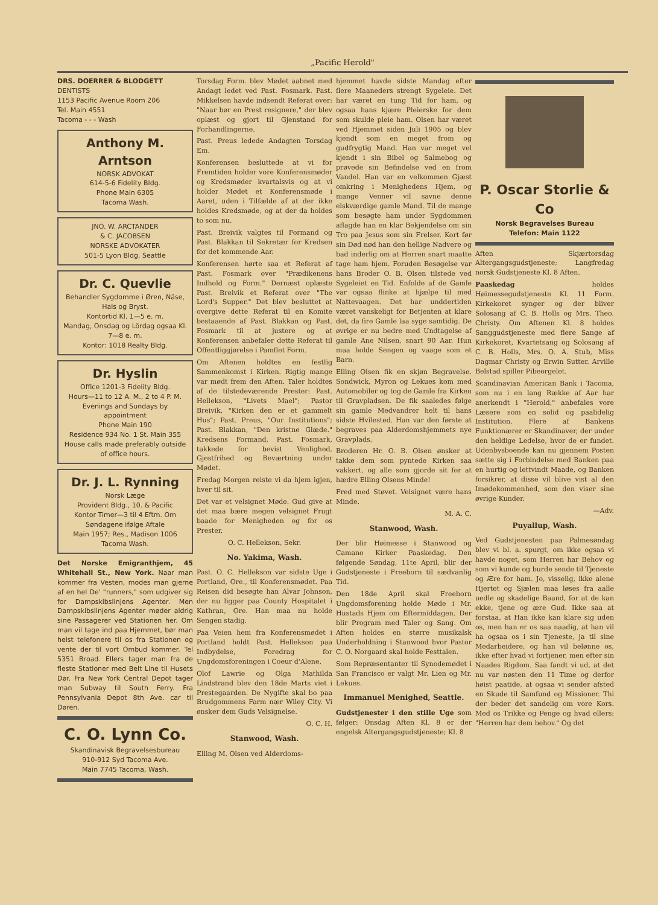„Pacific Herold"
DRS. DOERRER & BLODGETT
DENTISTS
1153 Pacific Avenue Room 206
Tel. Main 4551
Tacoma - - - Wash
Anthony M. Arntson
NORSK ADVOKAT
614-5-6 Fidelity Bldg.
Phone Main 6305
Tacoma Wash.
JNO. W. ARCTANDER
& C. JACOBSEN
NORSKE ADVOKATER
501-5 Lyon Bldg. Seattle
Dr. C. Quevlie
Behandler Sygdomme i Øren, Näse, Hals og Bryst.
Kontortid Kl. 1—5 e. m.
Mandag, Onsdag og Lördag ogsaa Kl. 7—8 e. m.
Kontor: 1018 Realty Bldg.
Dr. Hyslin
Office 1201-3 Fidelity Bldg.
Hours—11 to 12 A. M., 2 to 4 P. M.
Evenings and Sundays by appointment
Phone Main 190
Residence 934 No. 1 St. Main 355
House calls made preferably outside of office hours.
Dr. J. L. Rynning
Norsk Læge
Provident Bldg., 10. & Pacific
Kontor Timer—3 til 4 Eftm. Om Søndagene ifølge Aftale
Main 1957; Res., Madison 1006
Tacoma Wash.
Det Norske Emigranthjem, 45 Whitehall St., New York. Naar man kommer fra Vesten, modes man gjerne af en hel De' "runners," som udgiver sig for Dampskibslinjens Agenter. Men Dampskibslinjens Agenter møder aldrig sine Passagerer ved Stationen her. Om man vil tage ind paa Hjemmet, bør man helst telefonere til os fra Stationen og vente der til vort Ombud kommer. Tel 5351 Broad. Ellers tager man fra de fleste Stationer med Belt Line til Husets Dør. Fra New York Central Depot tager man Subway til South Ferry. Fra Pennsylvania Depot 8th Ave. car til Døren.
C. O. Lynn Co.
Skandinavisk Begravelsesbureau
910-912 Syd Tacoma Ave.
Main 7745 Tacoma, Wash.
Torsdag Form. blev Mødet aabnet med Andagt ledet ved Past. Fosmark. Past. Mikkelsen havde indsendt Referat over: "Naar bør en Prest resignere," der blev oplæst og gjort til Gjenstand for Forhandlingerne.
Past. Preus ledede Andagten Torsdag Em.
Konferensen besluttede at vi for Fremtiden holder vore Konferensmøder og Kredsmøder kvartalsvis og at vi holder Mødet et Konferensmøde i Aaret, uden i Tilfælde af at der ikke holdes Kredsmøde, og at der da holdes to som nu.
Past. Breivik valgtes til Formand og Past. Blakkan til Sekretær for Kredsen for det kommende Aar.
Konferensen hørte saa et Referat af Past. Fosmark over "Prædikenens Indhold og Form." Dernæst oplæste Past. Breivik et Referat over "The Lord's Supper." Det blev besluttet at overgive dette Referat til en Komite bestaaende af Past. Blakkan og Past. Fosmark til at justere og at Konferensen anbefaler dette Referat til Offentliggjørelse i Pamflet Form.
Om Aftenen holdtes en festlig Sammenkomst i Kirken. Rigtig mange var mødt frem den Aften. Taler holdtes af de tilstedeværende Prester: Past. Hellekson, "Livets Mael"; Pastor Breivik, "Kirken den er et gammelt Hus"; Past. Preus, "Our Institutions"; Past. Blakkan, "Den kristne Glæde." Kredsens Formand, Past. Fosmark, takkede for bevist Venlighed, Gjestfrihed og Beværtning under Mødet.
Fredag Morgen reiste vi da hjem igjen, hver til sit.
Det var et velsignet Møde. Gud give at det maa bære megen velsignet Frugt baade for Menigheden og for os Prester.
O. C. Hellekson, Sekr.
No. Yakima, Wash.
Past. O. C. Hellekson var sidste Uge i Portland, Ore., til Konferensmødet. Paa Reisen did besøgte han Alvar Johnson, der nu ligger paa County Hospitalet i Kathran, Ore. Han maa nu holde Sengen stadig.
Paa Veien hem fra Konferensmødet i Portland holdt Past. Hellekson paa Indbydelse, Foredrag for Ungdomsforeningen i Coeur d'Alene.
Olof Lawrie og Olga Mathilda Lindstrand blev den 18de Marts viet i Prestegaarden. De Nygifte skal bo paa Brudgommens Farm nær Wiley City. Vi ønsker dem Guds Velsignelse.
O. C. H.
Stanwood, Wash.
Elling M. Olsen ved Alderdoms-
hjemmet havde sidste Mandag efter flere Maaneders strengt Sygeleie. Det har været en tung Tid for ham, og ogsaa hans kjære Pleierske for dem som skulde pleie ham. Olsen har været ved Hjemmet siden Juli 1905 og blev kjendt som en meget from og gudfrygtig Mand. Han var meget vel kjendt i sin Bibel og Salmebog og prøvede sin Befindelse ved en from Vandel. Han var en velkommen Gjæst omkring i Menighedens Hjem, og mange Venner vil savne denne elskværdige gamle Mand. Til de mange som besøgte ham under Sygdommen aflagde han en klar Bekjendelse om sin Tro paa Jesus som sin Frelser. Kort før sin Død nød han den hellige Nadvere og bad inderlig om at Herren snart maatte tage ham hjem. Foruden Besøgelse var hans Broder O. B. Olsen tilstede ved Sygeleiet en Tid. Enfolde af de Gamle var ogsaa flinke at hjælpe til med Nattevaagen. Det har unddertiden været vanskeligt for Betjenten at klare det, da fire Gamle laa syge samtidig. De øvrige er nu bedre med Undtagelse af gamle Ane Nilsen, snart 90 Aar. Hun maa holde Sengen og vaage som et Barn.
Elling Olsen fik en skjøn Begravelse. Sondwick, Myron og Lekues kom med Automobiler og tog de Gamle fra Kirken til Gravpladsen. De fik saaledes følge sin gamle Medvandrer helt til hans sidste Hvilested. Han var den første at begraves paa Alderdomshjemmets nye Gravplads.
Broderen Hr. O. B. Olsen ønsker at takke dem som pyntede Kirken saa vakkert, og alle som gjorde sit for at hædre Elling Olsens Minde!
Fred med Støvet. Velsignet være hans Minde.
M. A. C.
Stanwood, Wash.
Der blir Høimesse i Stanwood og Camano Kirker Paaskedag. Den følgende Søndag, 11te April, blir der Gudstjeneste i Freeborn til sædvanlig Tid.
Den 18de April skal Freeborn Ungdomsforening holde Møde i Mr. Hustads Hjem om Eftermiddagen. Der blir Program med Taler og Sang. Om Aften holdes en større musikalsk Underholdning i Stanwood hvor Pastor C. O. Norgaard skal holde Festtalen.
Som Repræsentanter til Synodemødet i San Francisco er valgt Mr. Lien og Mr. Lekues.
Immanuel Menighed, Seattle.
Gudstjenester i den stille Uge som følger: Onsdag Aften Kl. 8 er der engelsk Altergangsgudstjeneste; Kl. 8
P. Oscar Storlie & Co
Norsk Begravelses Bureau
Telefon: Main 1122
Aften Skjærtorsdag Altergangsgudstjeneste; Langfredag norsk Gudstjeneste Kl. 8 Aften.
Paaskedag holdes Høimessegudstjeneste Kl. 11 Form. Kirkekoret synger og der bliver Solosang af C. B. Holls og Mrs. Theo. Christy. Om Aftenen Kl. 8 holdes Sanggudstjeneste med flere Sange af Kirkekoret, Kvartetsang og Solosang af C. B. Holls, Mrs. O. A. Stub, Miss Dagmar Christy og Erwin Sutter. Arville Belstad spiller Pibeorgelet.
Scandinavian American Bank i Tacoma, som nu i en lang Række af Aar har anerkendt i "Herold," anbefales vore Læsere som en solid og paalidelig Institution. Flere af Bankens Funktionærer er Skandinaver, der under den heldige Ledelse, hvor de er fundet. Udenbysboende kan nu gjennem Posten sætte sig i Forbindelse med Banken paa en hurtig og lettvindt Maade, og Banken forsikrer, at disse vil blive vist al den Imødekommenhed, som den viser sine øvrige Kunder.
—Adv.
Puyallup, Wash.
Ved Gudstjenesten paa Palmesøndag blev vi bl. a. spurgt, om ikke ogsaa vi havde noget, som Herren har Behov og som vi kunde og burde sende til Tjeneste og Ære for ham. Jo, visselig, ikke alene Hjertet og Sjælen maa løses fra aalle uedle og skadelige Baand, for at de kan ekke, tjene og ære Gud. Ikke saa at forstaa, at Han ikke kan klare sig uden os, men han er os saa naadig, at han vil ha ogsaa os i sin Tjeneste, ja til sine Medarbeidere, og han vil belønne os, ikke efter hvad vi fortjener, men efter sin Naades Rigdom. Saa fandt vi ud, at det nu var nøsten den 11 Time og derfor høist paatide, at ogsaa vi sender afsted en Skude til Samfund og Missioner. Thi der beder det sandelig om vore Kors. Med os Trikke og Penge og hvad ellers: "Herren har dem behov." Og det